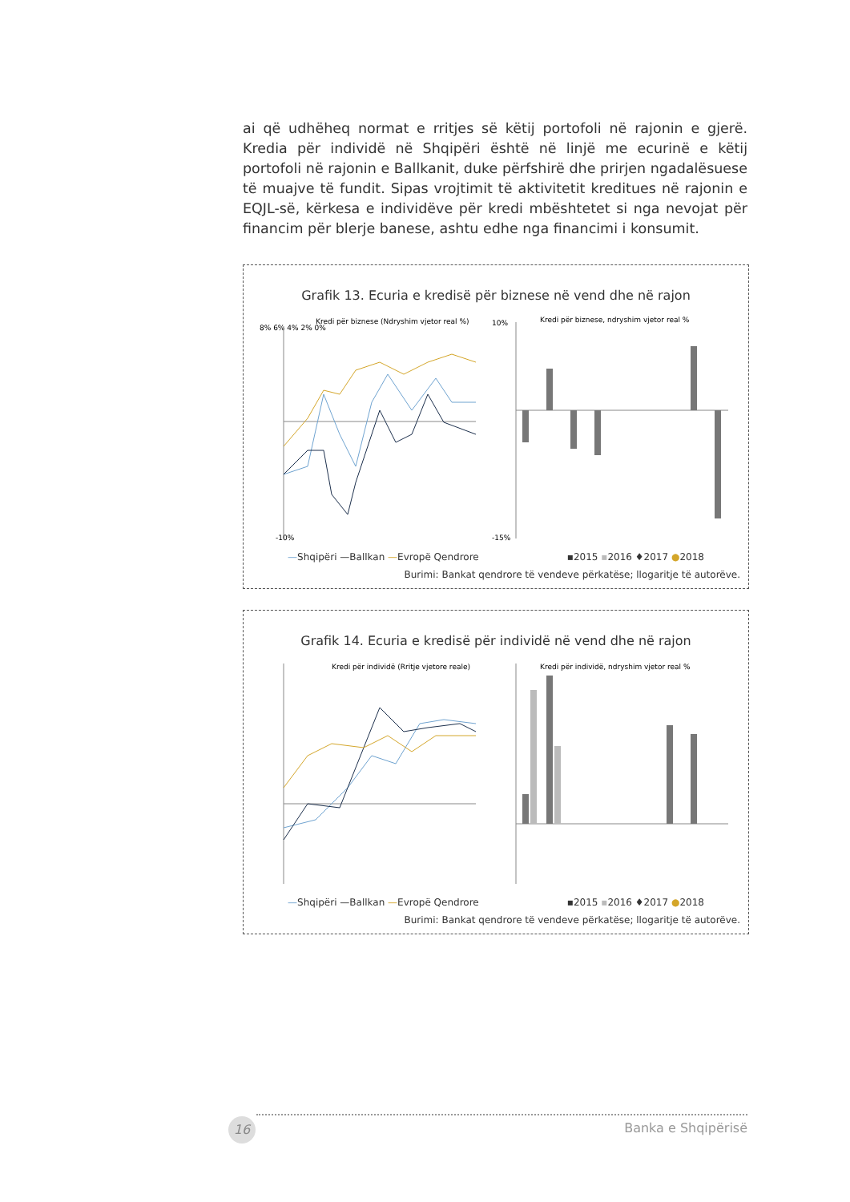ai që udhëheq normat e rritjes së këtij portofoli në rajonin e gjerë. Kredia për individë në Shqipëri është në linjë me ecurinë e këtij portofoli në rajonin e Ballkanit, duke përfshirë dhe prirjen ngadalësuese të muajve të fundit. Sipas vrojtimit të aktivitetit kreditues në rajonin e EQJL-së, kërkesa e individëve për kredi mbështetet si nga nevojat për financim për blerje banese, ashtu edhe nga financimi i konsumit.
Grafik 13. Ecuria e kredisë për biznese në vend dhe në rajon
Kredi për biznese (Ndryshim vjetor real %)
8% 6% 4% 2% 0%
-10%
Kredi për biznese, ndryshim vjetor real %
10%
-15%
—Shqipëri —Ballkan —Evropë Qendrore ▪2015 ▪2016 ♦2017 ●2018
Burimi: Bankat qendrore të vendeve përkatëse; llogaritje të autorëve.
Grafik 14. Ecuria e kredisë për individë në vend dhe në rajon
Kredi për individë (Rritje vjetore reale)
Kredi për individë, ndryshim vjetor real %
—Shqipëri —Ballkan —Evropë Qendrore ▪2015 ▪2016 ♦2017 ●2018
Burimi: Bankat qendrore të vendeve përkatëse; llogaritje të autorëve.
16 Banka e Shqipërisë